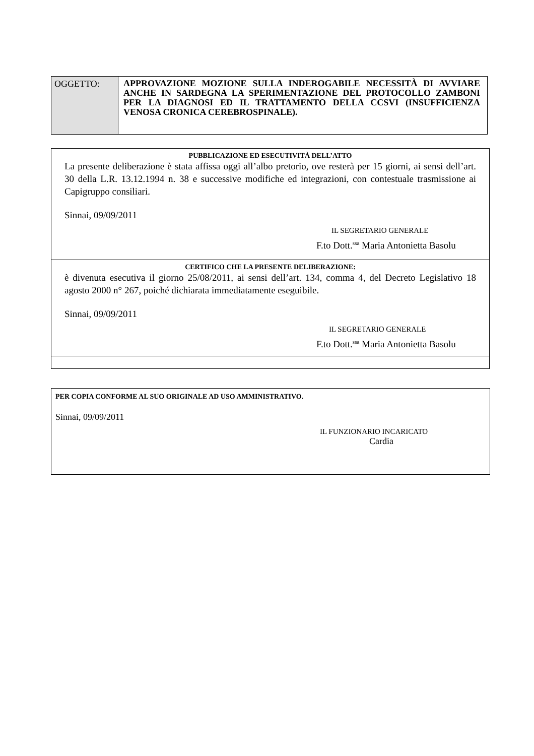| OGGETTO: | APPROVAZIONE MOZIONE SULLA INDEROGABILE NECESSITÀ DI AVVIARE ANCHE IN SARDEGNA LA SPERIMENTAZIONE DEL PROTOCOLLO ZAMBONI PER LA DIAGNOSI ED IL TRATTAMENTO DELLA CCSVI (INSUFFICIENZA VENOSA CRONICA CEREBROSPINALE). |
| PUBBLICAZIONE ED ESECUTIVITÀ DELL’ATTO La presente deliberazione è stata affissa oggi all’albo pretorio, ove resterà per 15 giorni, ai sensi dell’art. 30 della L.R. 13.12.1994 n. 38 e successive modifiche ed integrazioni, con contestuale trasmissione ai Capigruppo consiliari. Sinnai, 09/09/2011 IL SEGRETARIO GENERALE F.to Dott.<sup>ssa</sup> Maria Antonietta Basolu |
| CERTIFICO CHE LA PRESENTE DELIBERAZIONE: è divenuta esecutiva il giorno 25/08/2011, ai sensi dell’art. 134, comma 4, del Decreto Legislativo 18 agosto 2000 n° 267, poiché dichiarata immediatamente eseguibile. Sinnai, 09/09/2011 IL SEGRETARIO GENERALE F.to Dott.<sup>ssa</sup> Maria Antonietta Basolu |
PER COPIA CONFORME AL SUO ORIGINALE AD USO AMMINISTRATIVO.
Sinnai, 09/09/2011
IL FUNZIONARIO INCARICATO
Cardia